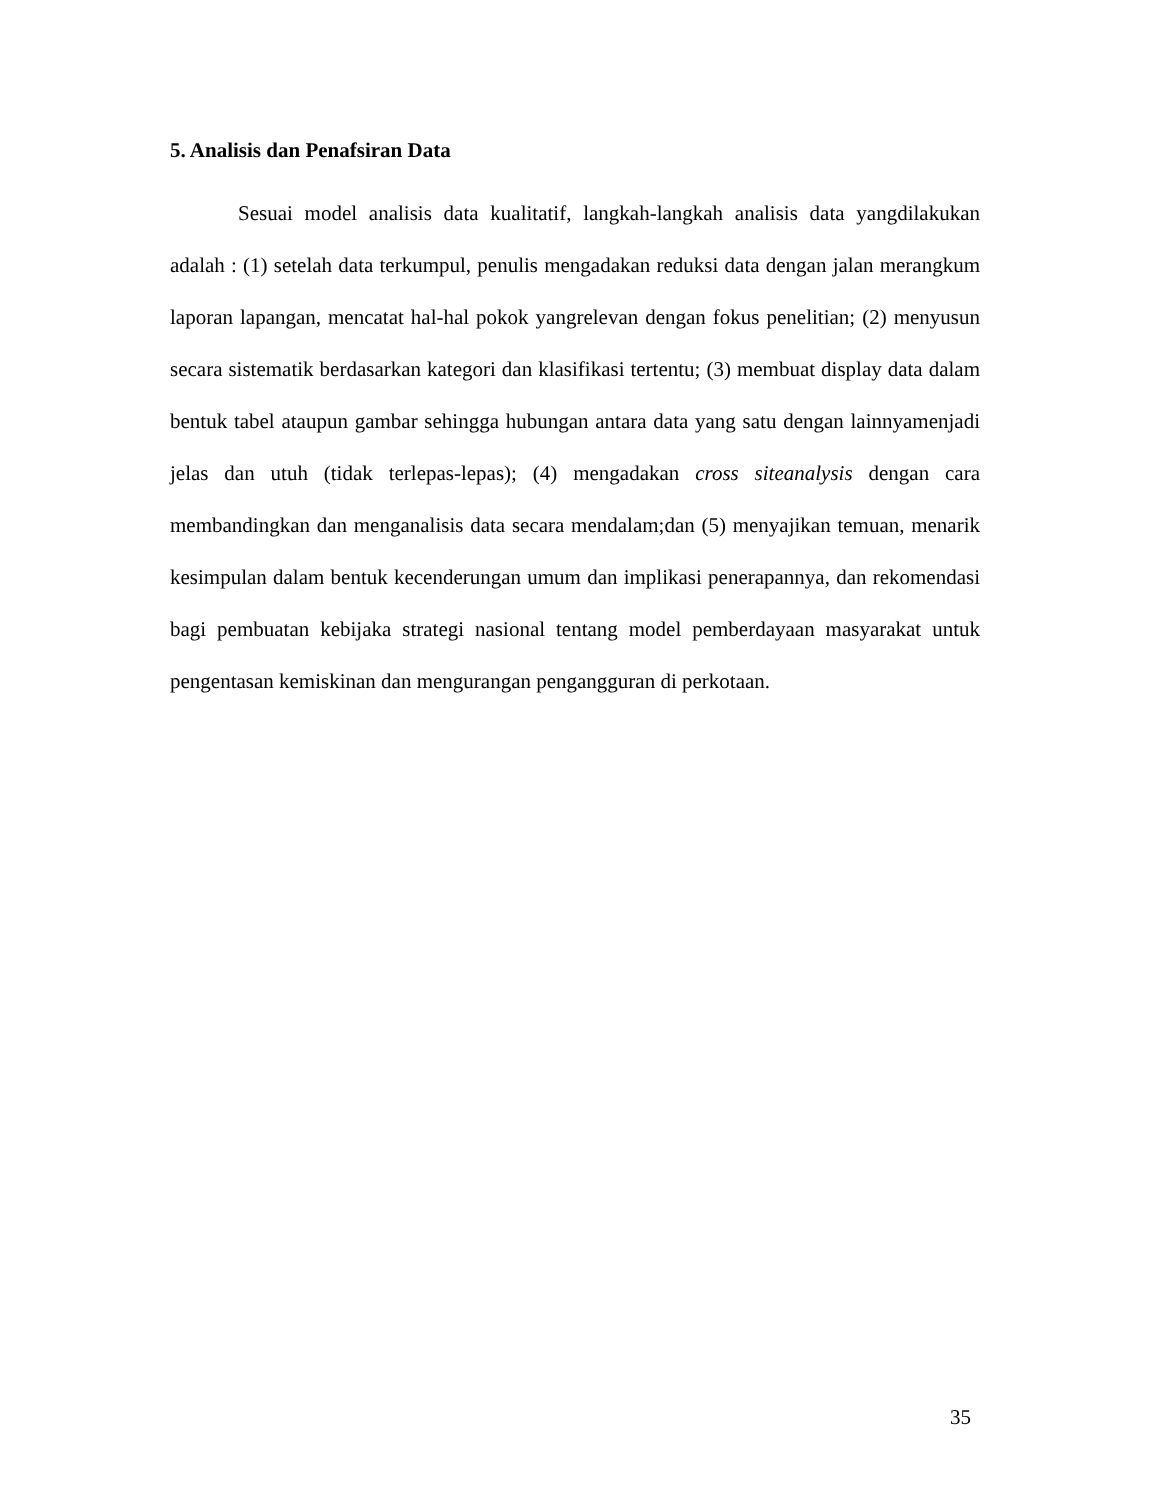5. Analisis dan Penafsiran Data
Sesuai model analisis data kualitatif, langkah-langkah analisis data yangdilakukan adalah : (1) setelah data terkumpul, penulis mengadakan reduksi data dengan jalan merangkum laporan lapangan, mencatat hal-hal pokok yangrelevan dengan fokus penelitian; (2) menyusun secara sistematik berdasarkan kategori dan klasifikasi tertentu; (3) membuat display data dalam bentuk tabel ataupun gambar sehingga hubungan antara data yang satu dengan lainnyamenjadi jelas dan utuh (tidak terlepas-lepas); (4) mengadakan cross siteanalysis dengan cara membandingkan dan menganalisis data secara mendalam;dan (5) menyajikan temuan, menarik kesimpulan dalam bentuk kecenderungan umum dan implikasi penerapannya, dan rekomendasi bagi pembuatan kebijaka strategi nasional tentang model pemberdayaan masyarakat untuk pengentasan kemiskinan dan mengurangan pengangguran di perkotaan.
35